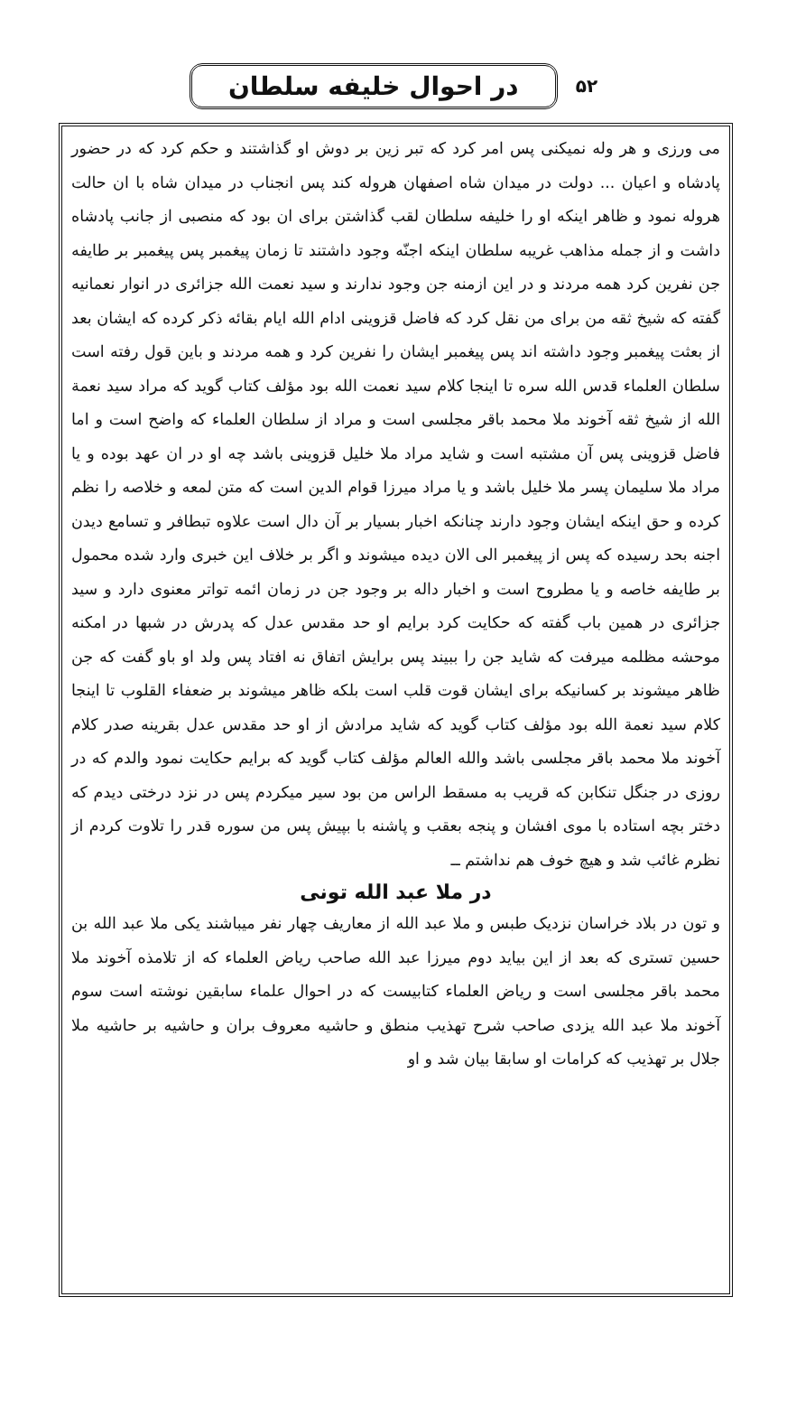۵۲ در احوال خلیفه سلطان
می ورزی و هر وله نمیکنی پس امر کرد که تبر زین بر دوش او گذاشتند و حکم کرد که در حضور پادشاه و اعیان ... دولت در میدان شاه اصفهان هروله کند پس انجناب در میدان شاه با ان حالت هروله نمود و ظاهر اینکه او را خلیفه سلطان لقب گذاشتن برای ان بود که منصبی از جانب پادشاه داشت و از جمله مذاهب غریبه سلطان اینکه اجنّه وجود داشتند تا زمان پیغمبر پس پیغمبر بر طایفه جن نفرین کرد همه مردند و در این ازمنه جن وجود ندارند و سید نعمت الله جزائری در انوار نعمانیه گفته که شیخ ثقه من برای من نقل کرد که فاضل قزوینی ادام الله ایام بقائه ذکر کرده که ایشان بعد از بعثت پیغمبر وجود داشته اند پس پیغمبر ایشان را نفرین کرد و همه مردند و باین قول رفته است سلطان العلماء قدس الله سره تا اینجا کلام سید نعمت الله بود مؤلف کتاب گوید که مراد سید نعمة الله از شیخ ثقه آخوند ملا محمد باقر مجلسی است و مراد از سلطان العلماء که واضح است و اما فاضل قزوینی پس آن مشتبه است و شاید مراد ملا خلیل قزوینی باشد چه او در ان عهد بوده و یا مراد ملا سلیمان پسر ملا خلیل باشد و یا مراد میرزا قوام الدین است که متن لمعه و خلاصه را نظم کرده و حق اینکه ایشان وجود دارند چنانکه اخبار بسیار بر آن دال است علاوه تبطافر و تسامع دیدن اجنه بحد رسیده که پس از پیغمبر الی الان دیده میشوند و اگر بر خلاف این خبری وارد شده محمول بر طایفه خاصه و یا مطروح است و اخبار داله بر وجود جن در زمان ائمه تواتر معنوی دارد و سید جزائری در همین باب گفته که حکایت کرد برایم او حد مقدس عدل که پدرش در شبها در امکنه موحشه مظلمه میرفت که شاید جن را ببیند پس برایش اتفاق نه افتاد پس ولد او باو گفت که جن ظاهر میشوند بر کسانیکه برای ایشان قوت قلب است بلکه ظاهر میشوند بر ضعفاء القلوب تا اینجا کلام سید نعمة الله بود مؤلف کتاب گوید که شاید مرادش از او حد مقدس عدل بقرینه صدر کلام آخوند ملا محمد باقر مجلسی باشد والله العالم مؤلف کتاب گوید که برایم حکایت نمود والدم که در روزی در جنگل تنکابن که قریب به مسقط الراس من بود سیر میکردم پس در نزد درختی دیدم که دختر بچه استاده با موی افشان و پنجه بعقب و پاشنه با بپیش پس من سوره قدر را تلاوت کردم از نظرم غائب شد و هیچ خوف هم نداشتم ــ
در ملا عبد الله تونی
و تون در بلاد خراسان نزدیک طبس و ملا عبد الله از معاریف چهار نفر میباشند یکی ملا عبد الله بن حسین تستری که بعد از این بیاید دوم میرزا عبد الله صاحب ریاض العلماء که از تلامذه آخوند ملا محمد باقر مجلسی است و ریاض العلماء کتابیست که در احوال علماء سابقین نوشته است سوم آخوند ملا عبد الله یزدی صاحب شرح تهذیب منطق و حاشیه معروف بران و حاشیه بر حاشیه ملا جلال بر تهذیب که کرامات او سابقا بیان شد و او